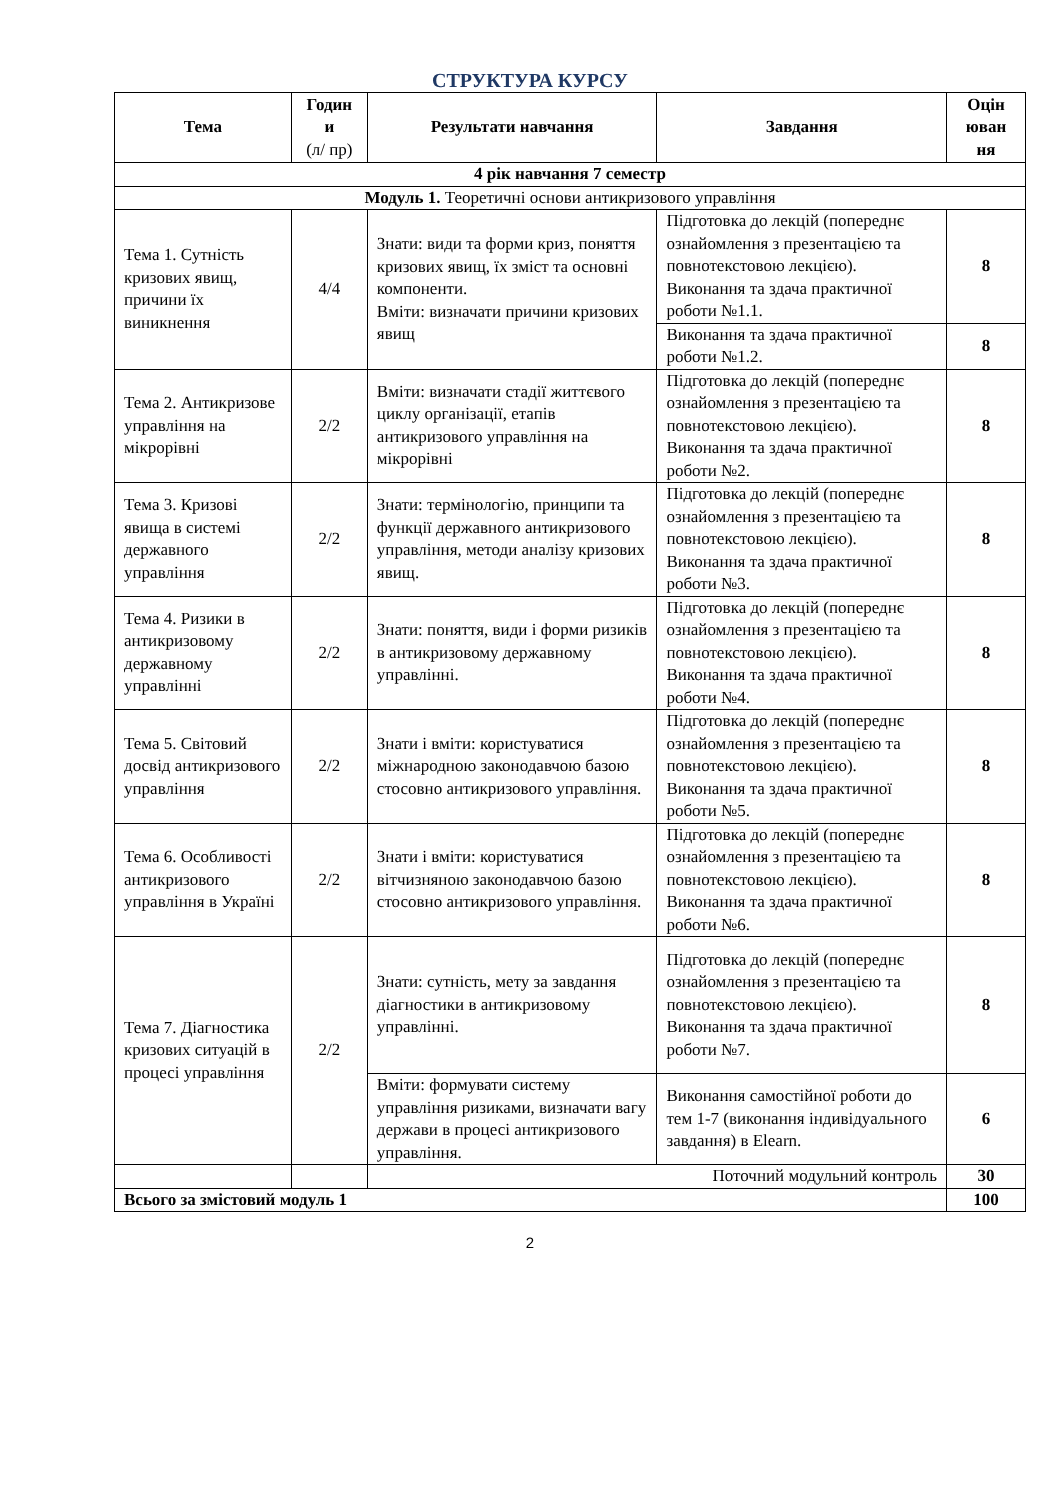СТРУКТУРА КУРСУ
| Тема | Годин и (л/ пр) | Результати навчання | Завдання | Оцін юван ня |
| --- | --- | --- | --- | --- |
| 4 рік навчання 7 семестр | | | | |
| Модуль 1. Теоретичні основи антикризового управління | | | | |
| Тема 1. Сутність кризових явищ, причини їх виникнення | 4/4 | Знати: види та форми криз, поняття кризових явищ, їх зміст та основні компоненти. Вміти: визначати причини кризових явищ | Підготовка до лекцій (попереднє ознайомлення з презентацією та повнотекстовою лекцією). Виконання та здача практичної роботи №1.1. | 8 |
| | | | Виконання та здача практичної роботи №1.2. | 8 |
| Тема 2. Антикризове управління на мікрорівні | 2/2 | Вміти: визначати стадії життєвого циклу організації, етапів антикризового управління на мікрорівні | Підготовка до лекцій (попереднє ознайомлення з презентацією та повнотекстовою лекцією). Виконання та здача практичної роботи №2. | 8 |
| Тема 3. Кризові явища в системі державного управління | 2/2 | Знати: термінологію, принципи та функції державного антикризового управління, методи аналізу кризових явищ. | Підготовка до лекцій (попереднє ознайомлення з презентацією та повнотекстовою лекцією). Виконання та здача практичної роботи №3. | 8 |
| Тема 4. Ризики в антикризовому державному управлінні | 2/2 | Знати: поняття, види і форми ризиків в антикризовому державному управлінні. | Підготовка до лекцій (попереднє ознайомлення з презентацією та повнотекстовою лекцією). Виконання та здача практичної роботи №4. | 8 |
| Тема 5. Світовий досвід антикризового управління | 2/2 | Знати і вміти: користуватися міжнародною законодавчою базою стосовно антикризового управління. | Підготовка до лекцій (попереднє ознайомлення з презентацією та повнотекстовою лекцією). Виконання та здача практичної роботи №5. | 8 |
| Тема 6. Особливості антикризового управління в Україні | 2/2 | Знати і вміти: користуватися вітчизняною законодавчою базою стосовно антикризового управління. | Підготовка до лекцій (попереднє ознайомлення з презентацією та повнотекстовою лекцією). Виконання та здача практичної роботи №6. | 8 |
| Тема 7. Діагностика кризових ситуацій в процесі управління | 2/2 | Знати: сутність, мету за завдання діагностики в антикризовому управлінні. | Підготовка до лекцій (попереднє ознайомлення з презентацією та повнотекстовою лекцією). Виконання та здача практичної роботи №7. | 8 |
| | | Вміти: формувати систему управління ризиками, визначати вагу держави в процесі антикризового управління. | Виконання самостійної роботи до тем 1-7 (виконання індивідуального завдання) в Elearn. | 6 |
| | | Поточний модульний контроль | | 30 |
| Всього за змістовий модуль 1 | | | | 100 |
2